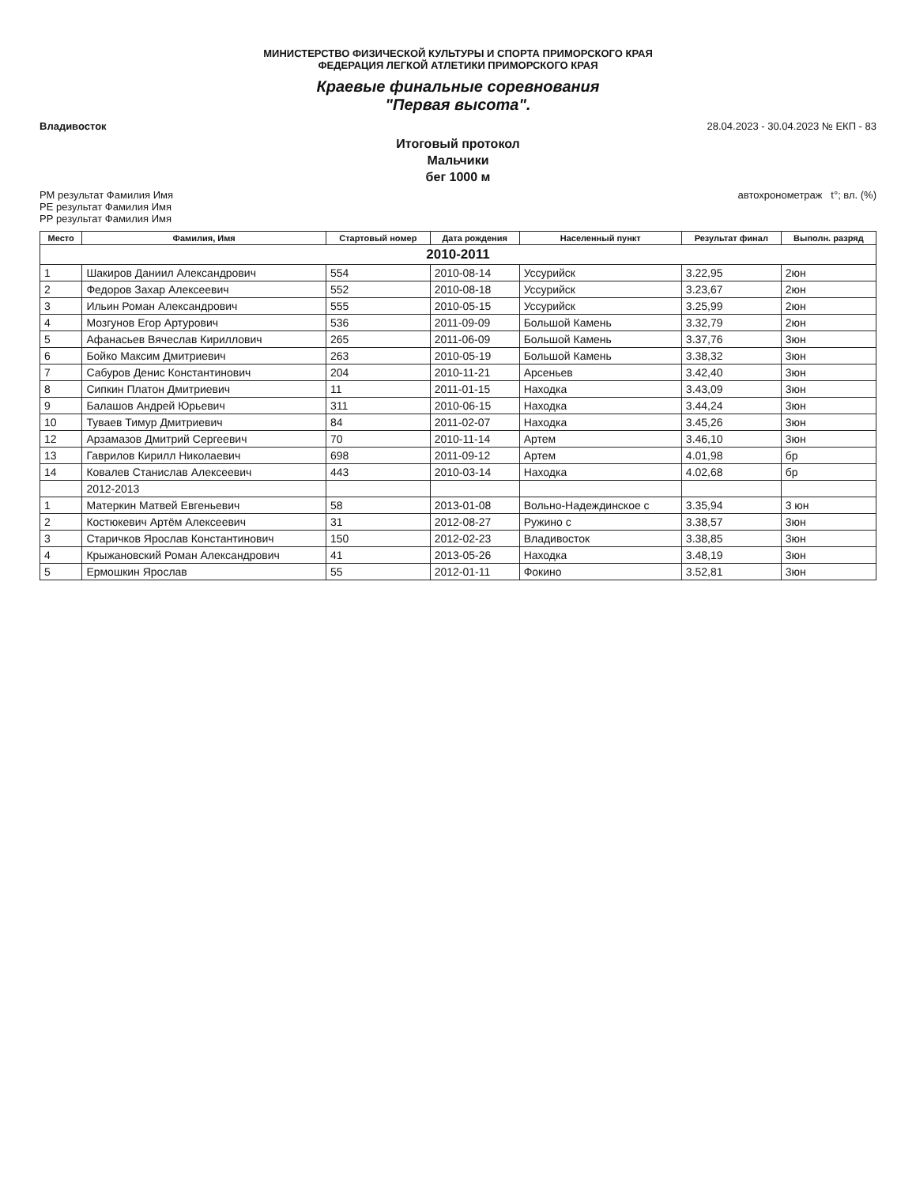МИНИСТЕРСТВО ФИЗИЧЕСКОЙ КУЛЬТУРЫ И СПОРТА ПРИМОРСКОГО КРАЯ
ФЕДЕРАЦИЯ ЛЕГКОЙ АТЛЕТИКИ ПРИМОРСКОГО КРАЯ
Краевые финальные соревнования
"Первая высота".
Владивосток 28.04.2023 - 30.04.2023 № ЕКП - 83
Итоговый протокол
Мальчики
бег 1000 м
РМ результат Фамилия Имя
РЕ результат Фамилия Имя
РР результат Фамилия Имя автохронометраж t°; вл. (%)
| Место | Фамилия, Имя | Стартовый номер | Дата рождения | Населенный пункт | Результат финал | Выполн. разряд |
| --- | --- | --- | --- | --- | --- | --- |
| 2010-2011 | | | | | | |
| 1 | Шакиров Даниил Александрович | 554 | 2010-08-14 | Уссурийск | 3.22,95 | 2юн |
| 2 | Федоров Захар Алексеевич | 552 | 2010-08-18 | Уссурийск | 3.23,67 | 2юн |
| 3 | Ильин Роман Александрович | 555 | 2010-05-15 | Уссурийск | 3.25,99 | 2юн |
| 4 | Мозгунов Егор Артурович | 536 | 2011-09-09 | Большой Камень | 3.32,79 | 2юн |
| 5 | Афанасьев Вячеслав Кириллович | 265 | 2011-06-09 | Большой Камень | 3.37,76 | 3юн |
| 6 | Бойко Максим Дмитриевич | 263 | 2010-05-19 | Большой Камень | 3.38,32 | 3юн |
| 7 | Сабуров Денис Константинович | 204 | 2010-11-21 | Арсеньев | 3.42,40 | 3юн |
| 8 | Сипкин Платон Дмитриевич | 11 | 2011-01-15 | Находка | 3.43,09 | 3юн |
| 9 | Балашов Андрей Юрьевич | 311 | 2010-06-15 | Находка | 3.44,24 | 3юн |
| 10 | Туваев Тимур Дмитриевич | 84 | 2011-02-07 | Находка | 3.45,26 | 3юн |
| 12 | Арзамазов Дмитрий Сергеевич | 70 | 2010-11-14 | Артем | 3.46,10 | 3юн |
| 13 | Гаврилов Кирилл Николаевич | 698 | 2011-09-12 | Артем | 4.01,98 | бр |
| 14 | Ковалев Станислав Алексеевич | 443 | 2010-03-14 | Находка | 4.02,68 | бр |
| | 2012-2013 | | | | | |
| 1 | Матеркин Матвей Евгеньевич | 58 | 2013-01-08 | Вольно-Надеждинское с | 3.35,94 | 3 юн |
| 2 | Костюкевич Артём Алексеевич | 31 | 2012-08-27 | Ружино с | 3.38,57 | 3юн |
| 3 | Старичков Ярослав Константинович | 150 | 2012-02-23 | Владивосток | 3.38,85 | 3юн |
| 4 | Крыжановский Роман Александрович | 41 | 2013-05-26 | Находка | 3.48,19 | 3юн |
| 5 | Ермошкин Ярослав | 55 | 2012-01-11 | Фокино | 3.52,81 | 3юн |